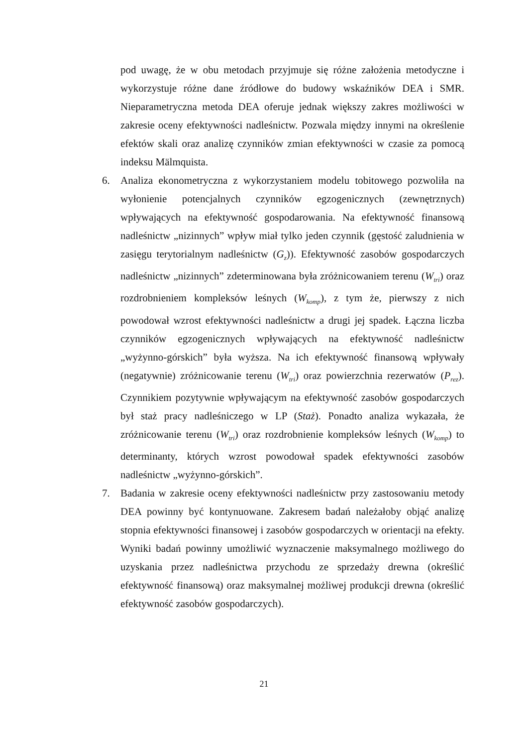pod uwagę, że w obu metodach przyjmuje się różne założenia metodyczne i wykorzystuje różne dane źródłowe do budowy wskaźników DEA i SMR. Nieparametryczna metoda DEA oferuje jednak większy zakres możliwości w zakresie oceny efektywności nadleśnictw. Pozwala między innymi na określenie efektów skali oraz analizę czynników zmian efektywności w czasie za pomocą indeksu Mälmquista.
6. Analiza ekonometryczna z wykorzystaniem modelu tobitowego pozwoliła na wyłonienie potencjalnych czynników egzogenicznych (zewnętrznych) wpływających na efektywność gospodarowania. Na efektywność finansową nadleśnictw „nizinnych” wpływ miał tylko jeden czynnik (gęstość zaludnienia w zasięgu terytorialnym nadleśnictw (G<sub>z</sub>)). Efektywność zasobów gospodarczych nadleśnictw „nizinnych” zdeterminowana była zróżnicowaniem terenu (W<sub>tri</sub>) oraz rozdrobnieniem kompleksów leśnych (W<sub>komp</sub>), z tym że, pierwszy z nich powodował wzrost efektywności nadleśnictw a drugi jej spadek. Łączna liczba czynników egzogenicznych wpływających na efektywność nadleśnictw „wyżynno-górskich” była wyższa. Na ich efektywność finansową wpływały (negatywnie) zróżnicowanie terenu (W<sub>tri</sub>) oraz powierzchnia rezerwatów (P<sub>rez</sub>). Czynnikiem pozytywnie wpływającym na efektywność zasobów gospodarczych był staż pracy nadleśniczego w LP (Staż). Ponadto analiza wykazała, że zróżnicowanie terenu (W<sub>tri</sub>) oraz rozdrobnienie kompleksów leśnych (W<sub>komp</sub>) to determinanty, których wzrost powodował spadek efektywności zasobów nadleśnictw „wyżynno-górskich”.
7. Badania w zakresie oceny efektywności nadleśnictw przy zastosowaniu metody DEA powinny być kontynuowane. Zakresem badań należałoby objąć analizę stopnia efektywności finansowej i zasobów gospodarczych w orientacji na efekty. Wyniki badań powinny umożliwić wyznaczenie maksymalnego możliwego do uzyskania przez nadleśnictwa przychodu ze sprzedaży drewna (określić efektywność finansową) oraz maksymalnej możliwej produkcji drewna (określić efektywność zasobów gospodarczych).
21